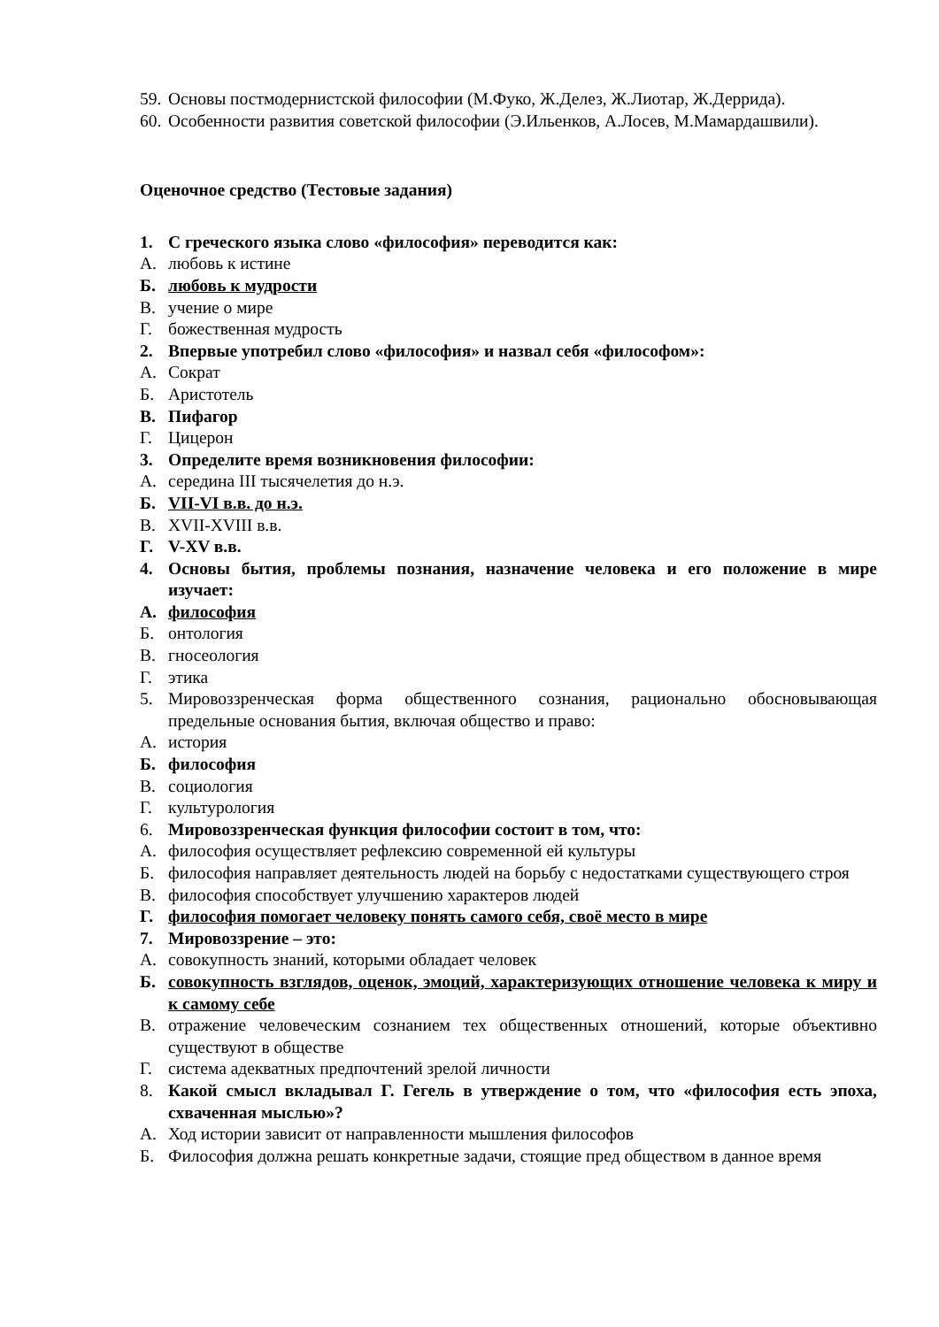59. Основы постмодернистской философии (М.Фуко, Ж.Делез, Ж.Лиотар, Ж.Деррида).
60. Особенности развития советской философии (Э.Ильенков, А.Лосев, М.Мамардашвили).
Оценочное средство (Тестовые задания)
1. С греческого языка слово «философия» переводится как:
А. любовь к истине
Б. любовь к мудрости
В. учение о мире
Г. божественная мудрость
2. Впервые употребил слово «философия» и назвал себя «философом»:
А. Сократ
Б. Аристотель
В. Пифагор
Г. Цицерон
3. Определите время возникновения философии:
А. середина III тысячелетия до н.э.
Б. VII-VI в.в. до н.э.
В. XVII-XVIII в.в.
Г. V-XV в.в.
4. Основы бытия, проблемы познания, назначение человека и его положение в мире изучает:
А. философия
Б. онтология
В. гносеология
Г. этика
5. Мировоззренческая форма общественного сознания, рационально обосновывающая предельные основания бытия, включая общество и право:
А. история
Б. философия
В. социология
Г. культурология
6. Мировоззренческая функция философии состоит в том, что:
А. философия осуществляет рефлексию современной ей культуры
Б. философия направляет деятельность людей на борьбу с недостатками существующего строя
В. философия способствует улучшению характеров людей
Г. философия помогает человеку понять самого себя, своё место в мире
7. Мировоззрение – это:
А. совокупность знаний, которыми обладает человек
Б. совокупность взглядов, оценок, эмоций, характеризующих отношение человека к миру и к самому себе
В. отражение человеческим сознанием тех общественных отношений, которые объективно существуют в обществе
Г. система адекватных предпочтений зрелой личности
8. Какой смысл вкладывал Г. Гегель в утверждение о том, что «философия есть эпоха, схваченная мыслью»?
А. Ход истории зависит от направленности мышления философов
Б. Философия должна решать конкретные задачи, стоящие пред обществом в данное время